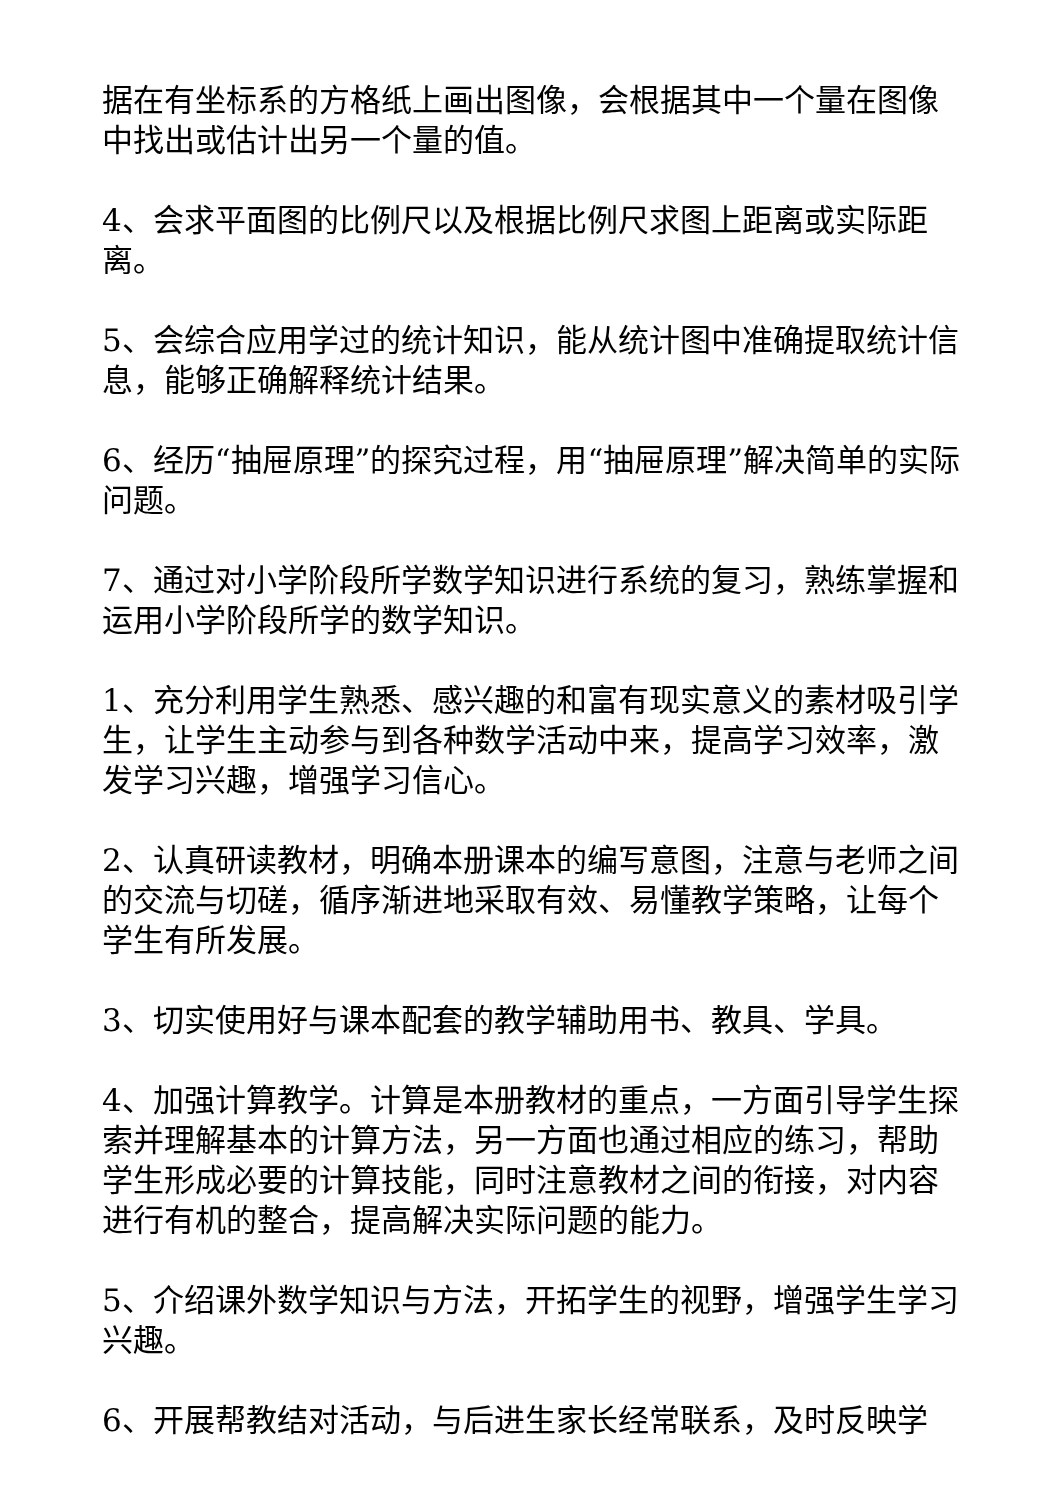据在有坐标系的方格纸上画出图像，会根据其中一个量在图像中找出或估计出另一个量的值。
4、会求平面图的比例尺以及根据比例尺求图上距离或实际距离。
5、会综合应用学过的统计知识，能从统计图中准确提取统计信息，能够正确解释统计结果。
6、经历“抽屉原理”的探究过程，用“抽屉原理”解决简单的实际问题。
7、通过对小学阶段所学数学知识进行系统的复习，熟练掌握和运用小学阶段所学的数学知识。
1、充分利用学生熟悉、感兴趣的和富有现实意义的素材吸引学生，让学生主动参与到各种数学活动中来，提高学习效率，激发学习兴趣，增强学习信心。
2、认真研读教材，明确本册课本的编写意图，注意与老师之间的交流与切磋，循序渐进地采取有效、易懂教学策略，让每个学生有所发展。
3、切实使用好与课本配套的教学辅助用书、教具、学具。
4、加强计算教学。计算是本册教材的重点，一方面引导学生探索并理解基本的计算方法，另一方面也通过相应的练习，帮助学生形成必要的计算技能，同时注意教材之间的衔接，对内容进行有机的整合，提高解决实际问题的能力。
5、介绍课外数学知识与方法，开拓学生的视野，增强学生学习兴趣。
6、开展帮教结对活动，与后进生家长经常联系，及时反映学